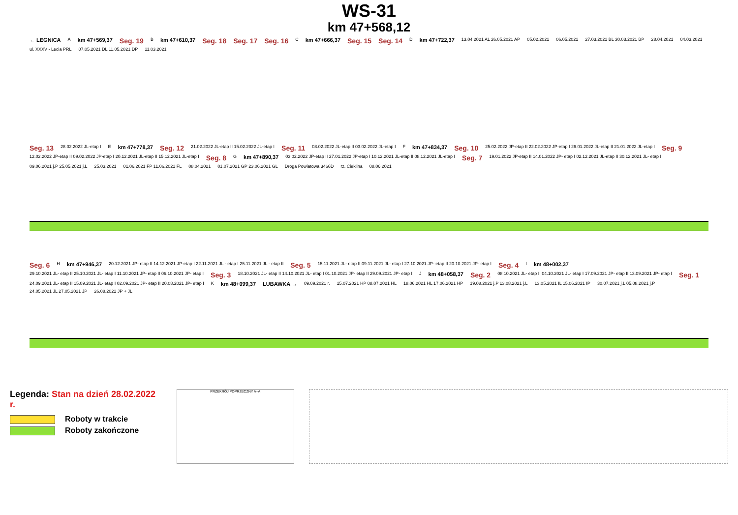WS-31
km 47+568,12
← LEGNICA A km 47+569,37 Seg. 19 B km 47+610,37 Seg. 18 Seg. 17 Seg. 16 C km 47+666,37 Seg. 15 Seg. 14 D km 47+722,37 13.04.2021 AL 26.05.2021 AP 05.02.2021 06.05.2021 27.03.2021 BL 30.03.2021 BP 28.04.2021 04.03.2021 ul. XXXV - Lecia PRL 07.05.2021 DL 11.05.2021 DP 11.03.2021
Seg. 13 28.02.2022 JL-etap I E km 47+778,37 Seg. 12 21.02.2022 JL-etap II 15.02.2022 JL-etap I Seg. 11 08.02.2022 JL-etap II 03.02.2022 JL-etap I F km 47+834,37 Seg. 10 25.02.2022 JP-etap II 22.02.2022 JP-etap I 26.01.2022 JL-etap II 21.01.2022 JL-etap I Seg. 9 12.02.2022 JP-etap II 09.02.2022 JP-etap I 20.12.2021 JL-etap II 15.12.2021 JL-etap I Seg. 8 G km 47+890,37 03.02.2022 JP-etap II 27.01.2022 JP-etap I 10.12.2021 JL-etap II 08.12.2021 JL-etap I Seg. 7 19.01.2022 JP-etap II 14.01.2022 JP- etap I 02.12.2021 JL-etap II 30.12.2021 JL- etap I 09.06.2021 j.P 25.05.2021 j.L 25.03.2021 01.06.2021 FP 11.06.2021 FL 08.04.2021 01.07.2021 GP 23.06.2021 GL Droga Powiatowa 3466D rz. Cieklina 08.06.2021
Seg. 6 H km 47+946,37 20.12.2021 JP- etap II 14.12.2021 JP-etap I 22.11.2021 JL - etap I 25.11.2021 JL - etap II Seg. 5 15.11.2021 JL- etap II 09.11.2021 JL- etap I 27.10.2021 JP- etap II 20.10.2021 JP- etap I Seg. 4 I km 48+002,37 29.10.2021 JL- etap II 25.10.2021 JL- etap I 11.10.2021 JP- etap II 06.10.2021 JP- etap I Seg. 3 18.10.2021 JL- etap II 14.10.2021 JL- etap I 01.10.2021 JP- etap II 29.09.2021 JP- etap I J km 48+058,37 Seg. 2 08.10.2021 JL- etap II 04.10.2021 JL- etap I 17.09.2021 JP- etap II 13.09.2021 JP- etap I Seg. 1 24.09.2021 JL- etap II 15.09.2021 JL- etap I 02.09.2021 JP- etap II 20.08.2021 JP- etap I K km 48+099,37 LUBAWKA → 09.09.2021 r. 15.07.2021 HP 08.07.2021 HL 18.06.2021 HL 17.06.2021 HP 19.08.2021 j.P 13.08.2021 j.L 13.05.2021 IL 15.06.2021 IP 30.07.2021 j.L 05.08.2021 j.P 24.05.2021 JL 27.05.2021 JP 26.08.2021 JP + JL
Legenda: Stan na dzień 28.02.2022 r.
Roboty w trakcie
Roboty zakończone
PRZEKRÓJ POPRZECZNY A–A